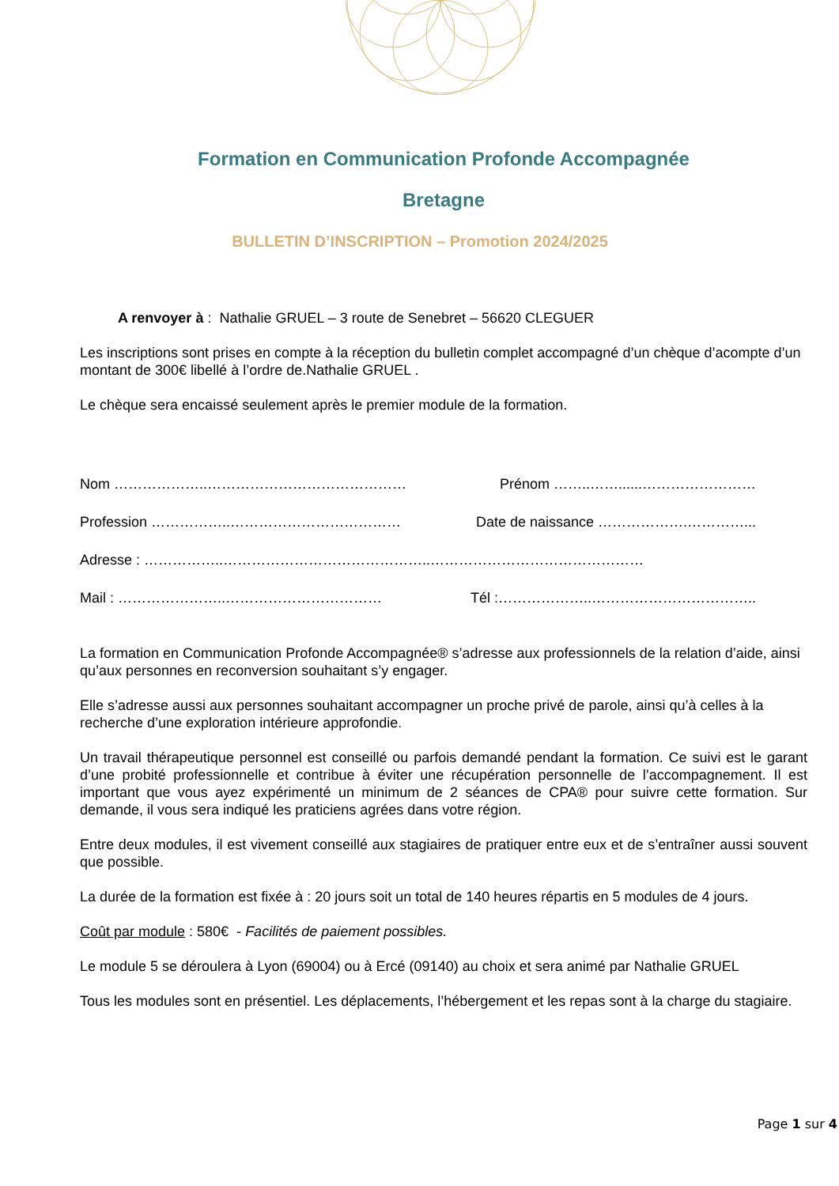Formation en Communication Profonde Accompagnée
Bretagne
BULLETIN D’INSCRIPTION – Promotion 2024/2025
A renvoyer à : Nathalie GRUEL – 3 route de Senebret – 56620 CLEGUER
Les inscriptions sont prises en compte à la réception du bulletin complet accompagné d’un chèque d’acompte d’un montant de 300€ libellé à l’ordre de.Nathalie GRUEL .
Le chèque sera encaissé seulement après le premier module de la formation.
Nom ………………..…………………………………… Prénom ……..……......……………………
Profession ……………..……………………………… Date de naissance ……………….…………...
Adresse : ……………..……………………………………..………………………………………
Mail : …………………..…………………………… Tél :………………..……………………………..
La formation en Communication Profonde Accompagnée® s’adresse aux professionnels de la relation d’aide, ainsi qu’aux personnes en reconversion souhaitant s’y engager.
Elle s’adresse aussi aux personnes souhaitant accompagner un proche privé de parole, ainsi qu’à celles à la recherche d’une exploration intérieure approfondie.
Un travail thérapeutique personnel est conseillé ou parfois demandé pendant la formation. Ce suivi est le garant d’une probité professionnelle et contribue à éviter une récupération personnelle de l’accompagnement. Il est important que vous ayez expérimenté un minimum de 2 séances de CPA® pour suivre cette formation. Sur demande, il vous sera indiqué les praticiens agrées dans votre région.
Entre deux modules, il est vivement conseillé aux stagiaires de pratiquer entre eux et de s’entraîner aussi souvent que possible.
La durée de la formation est fixée à : 20 jours soit un total de 140 heures répartis en 5 modules de 4 jours.
Coût par module : 580€ - Facilités de paiement possibles.
Le module 5 se déroulera à Lyon (69004) ou à Ercé (09140) au choix et sera animé par Nathalie GRUEL
Tous les modules sont en présentiel. Les déplacements, l’hébergement et les repas sont à la charge du stagiaire.
Page 1 sur 4